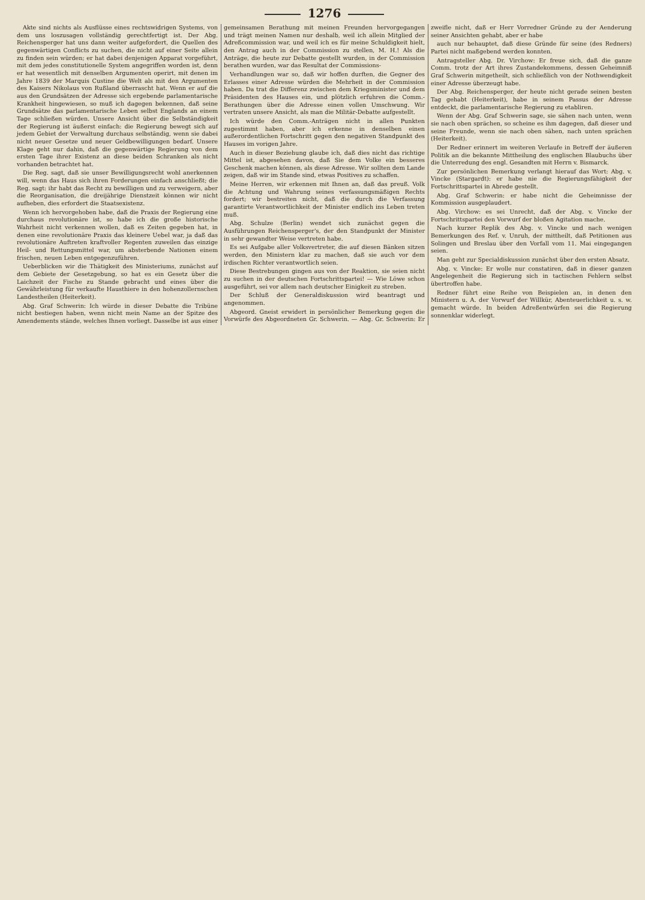1276
Akte sind nichts als Ausflüsse eines rechtswidrigen Systems, von dem uns loszusagen vollständig gerechtfertigt ist. Der Abg. Reichensperger hat uns dann weiter aufgefordert, die Quellen des gegenwärtigen Conflicts zu suchen, die nicht auf einer Seite allein zu finden sein würden; er hat dabei denjenigen Apparat vorgeführt, mit dem jedes constitutionelle System angegriffen worden ist, denn er hat wesentlich mit denselben Argumenten operirt, mit denen im Jahre 1839 der Marquis Custine die Welt als mit den Argumenten des Kaisers Nikolaus von Rußland überrascht hat. Wenn er auf die aus den Grundsätzen der Adresse sich ergebende parlamentarische Krankheit hingewiesen, so muß ich dagegen bekennen, daß seine Grundsätze das parlamentarische Leben selbst Englands an einem Tage schließen würden. Unsere Ansicht über die Selbständigkeit der Regierung ist äußerst einfach: die Regierung bewegt sich auf jedem Gebiet der Verwaltung durchaus selbständig, wenn sie dabei nicht neuer Gesetze und neuer Geldbewilligungen bedarf. Unsere Klage geht nur dahin, daß die gegenwärtige Regierung von dem ersten Tage ihrer Existenz an diese beiden Schranken als nicht vorhanden betrachtet hat.
Die Reg. sagt, daß sie unser Bewilligungsrecht wohl anerkennen will, wenn das Haus sich ihren Forderungen einfach anschließt; die Reg. sagt: ihr habt das Recht zu bewilligen und zu verweigern, aber die Reorganisation, die dreijährige Dienstzeit können wir nicht aufheben, dies erfordert die Staatsexistenz.
Wenn ich hervorgehoben habe, daß die Praxis der Regierung eine durchaus revolutionäre ist, so habe ich die große historische Wahrheit nicht verkennen wollen, daß es Zeiten gegeben hat, in denen eine revolutionäre Praxis das kleinere Uebel war, ja daß das revolutionäre Auftreten kraftvoller Regenten zuweilen das einzige Heil- und Rettungsmittel war, um absterbende Nationen einem frischen, neuen Leben entgegenzuführen.
Ueberblicken wir die Thätigkeit des Ministeriums, zunächst auf dem Gebiete der Gesetzgebung, so hat es ein Gesetz über die Laichzeit der Fische zu Stande gebracht und eines über die Gewährleistung für verkaufte Hausthiere in den hohenzollernschen Landestheilen (Heiterkeit).
Abg. Graf Schwerin: Ich würde in dieser Debatte die Tribüne nicht bestiegen haben, wenn nicht mein Name an der Spitze des Amendements stände, welches Ihnen vorliegt. Dasselbe ist aus einer gemeinsamen Berathung mit meinen Freunden hervorgegangen und trägt meinen Namen nur deshalb, weil ich allein Mitglied der Adreßcommission war, und weil ich es für meine Schuldigkeit hielt, den Antrag auch in der Commission zu stellen, M. H.! Als die Anträge, die heute zur Debatte gestellt wurden, in der Commission berathen wurden, war das Resultat der Commissions-
Verhandlungen war so, daß wir hoffen durften, die Gegner des Erlasses einer Adresse würden die Mehrheit in der Commission haben. Da trat die Differenz zwischen dem Kriegsminister und dem Präsidenten des Hauses ein, und plötzlich erfuhren die Comm.-Berathungen über die Adresse einen vollen Umschwung. Wir vertraten unsere Ansicht, als man die Militär-Debatte aufgestellt.
Ich würde den Comm.-Anträgen nicht in allen Punkten zugestimmt haben, aber ich erkenne in denselben einen außerordentlichen Fortschritt gegen den negativen Standpunkt des Hauses im vorigen Jahre.
Auch in dieser Beziehung glaube ich, daß dies nicht das richtige Mittel ist, abgesehen davon, daß Sie dem Volke ein besseres Geschenk machen können, als diese Adresse. Wir sollten dem Lande zeigen, daß wir im Stande sind, etwas Positives zu schaffen.
Meine Herren, wir erkennen mit Ihnen an, daß das preuß. Volk die Achtung und Wahrung seines verfassungsmäßigen Rechts fordert; wir bestreiten nicht, daß die durch die Verfassung garantirte Verantwortlichkeit der Minister endlich ins Leben treten muß.
Abg. Schulze (Berlin) wendet sich zunächst gegen die Ausführungen Reichensperger's, der den Standpunkt der Minister in sehr gewandter Weise vertreten habe.
Es sei Aufgabe aller Volksvertreter, die auf diesen Bänken sitzen werden, den Ministern klar zu machen, daß sie auch vor dem irdischen Richter verantwortlich seien.
Diese Bestrebungen gingen aus von der Reaktion, sie seien nicht zu suchen in der deutschen Fortschrittspartei! — Wie Löwe schon ausgeführt, sei vor allem nach deutscher Einigkeit zu streben.
Der Schluß der Generaldiskussion wird beantragt und angenommen.
Abgeord. Gneist erwidert in persönlicher Bemerkung gegen die Vorwürfe des Abgeordneten Gr. Schwerin. — Abg. Gr. Schwerin: Er zweifle nicht, daß er Herr Vorredner Gründe zu der Aenderung seiner Ansichten gehabt, aber er habe
auch nur behauptet, daß diese Gründe für seine (des Redners) Partei nicht maßgebend werden konnten.
Antragsteller Abg. Dr. Virchow: Er freue sich, daß die ganze Comm. trotz der Art ihres Zustandekommens, dessen Geheimniß Graf Schwerin mitgetheilt, sich schließlich von der Nothwendigkeit einer Adresse überzeugt habe.
Der Abg. Reichensperger, der heute nicht gerade seinen besten Tag gehabt (Heiterkeit), habe in seinem Passus der Adresse entdeckt, die parlamentarische Regierung zu etabliren.
Wenn der Abg. Graf Schwerin sage, sie sähen nach unten, wenn sie nach oben sprächen, so scheine es ihm dagegen, daß dieser und seine Freunde, wenn sie nach oben sähen, nach unten sprächen (Heiterkeit).
Der Redner erinnert im weiteren Verlaufe in Betreff der äußeren Politik an die bekannte Mittheilung des englischen Blaubuchs über die Unterredung des engl. Gesandten mit Herrn v. Bismarck.
Zur persönlichen Bemerkung verlangt hierauf das Wort: Abg. v. Vincke (Stargardt): er habe nie die Regierungsfähigkeit der Fortschrittspartei in Abrede gestellt.
Abg. Graf Schwerin: er habe nicht die Geheimnisse der Kommission ausgeplaudert.
Abg. Virchow: es sei Unrecht, daß der Abg. v. Vincke der Fortschrittspartei den Vorwurf der bloßen Agitation mache.
Nach kurzer Replik des Abg. v. Vincke und nach wenigen Bemerkungen des Ref. v. Unruh, der mittheilt, daß Petitionen aus Solingen und Breslau über den Vorfall vom 11. Mai eingegangen seien.
Man geht zur Specialdiskussion zunächst über den ersten Absatz.
Abg. v. Vincke: Er wolle nur constatiren, daß in dieser ganzen Angelegenheit die Regierung sich in tactischen Fehlern selbst übertroffen habe.
Redner führt eine Reihe von Beispielen an, in denen den Ministern u. A. der Vorwurf der Willkür, Abenteuerlichkeit u. s. w. gemacht würde. In beiden Adreßentwürfen sei die Regierung sonnenklar widerlegt.